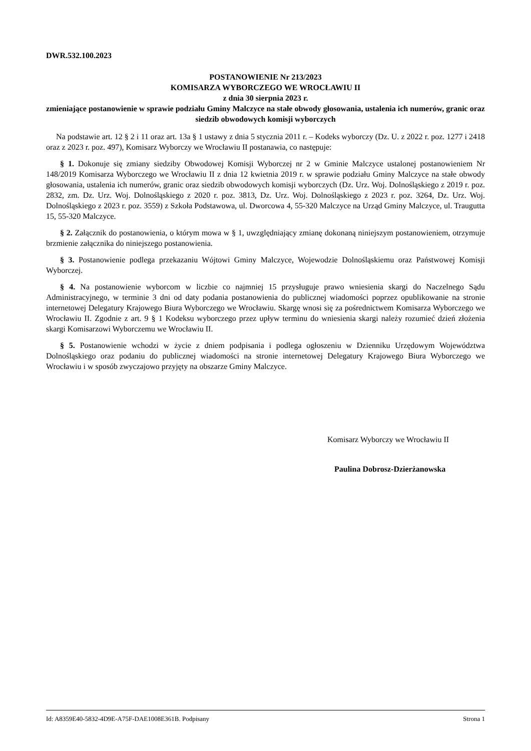DWR.532.100.2023
POSTANOWIENIE Nr 213/2023
KOMISARZA WYBORCZEGO WE WROCŁAWIU II
z dnia 30 sierpnia 2023 r.
zmieniające postanowienie w sprawie podziału Gminy Malczyce na stałe obwody głosowania, ustalenia ich numerów, granic oraz siedzib obwodowych komisji wyborczych
Na podstawie art. 12 § 2 i 11 oraz art. 13a § 1 ustawy z dnia 5 stycznia 2011 r. – Kodeks wyborczy (Dz. U. z 2022 r. poz. 1277 i 2418 oraz z 2023 r. poz. 497), Komisarz Wyborczy we Wrocławiu II postanawia, co następuje:
§ 1. Dokonuje się zmiany siedziby Obwodowej Komisji Wyborczej nr 2 w Gminie Malczyce ustalonej postanowieniem Nr 148/2019 Komisarza Wyborczego we Wrocławiu II z dnia 12 kwietnia 2019 r. w sprawie podziału Gminy Malczyce na stałe obwody głosowania, ustalenia ich numerów, granic oraz siedzib obwodowych komisji wyborczych (Dz. Urz. Woj. Dolnośląskiego z 2019 r. poz. 2832, zm. Dz. Urz. Woj. Dolnośląskiego z 2020 r. poz. 3813, Dz. Urz. Woj. Dolnośląskiego z 2023 r. poz. 3264, Dz. Urz. Woj. Dolnośląskiego z 2023 r. poz. 3559) z Szkoła Podstawowa, ul. Dworcowa 4, 55-320 Malczyce na Urząd Gminy Malczyce, ul. Traugutta 15, 55-320 Malczyce.
§ 2. Załącznik do postanowienia, o którym mowa w § 1, uwzględniający zmianę dokonaną niniejszym postanowieniem, otrzymuje brzmienie załącznika do niniejszego postanowienia.
§ 3. Postanowienie podlega przekazaniu Wójtowi Gminy Malczyce, Wojewodzie Dolnośląskiemu oraz Państwowej Komisji Wyborczej.
§ 4. Na postanowienie wyborcom w liczbie co najmniej 15 przysługuje prawo wniesienia skargi do Naczelnego Sądu Administracyjnego, w terminie 3 dni od daty podania postanowienia do publicznej wiadomości poprzez opublikowanie na stronie internetowej Delegatury Krajowego Biura Wyborczego we Wrocławiu. Skargę wnosi się za pośrednictwem Komisarza Wyborczego we Wrocławiu II. Zgodnie z art. 9 § 1 Kodeksu wyborczego przez upływ terminu do wniesienia skargi należy rozumieć dzień złożenia skargi Komisarzowi Wyborczemu we Wrocławiu II.
§ 5. Postanowienie wchodzi w życie z dniem podpisania i podlega ogłoszeniu w Dzienniku Urzędowym Województwa Dolnośląskiego oraz podaniu do publicznej wiadomości na stronie internetowej Delegatury Krajowego Biura Wyborczego we Wrocławiu i w sposób zwyczajowo przyjęty na obszarze Gminy Malczyce.
Komisarz Wyborczy we Wrocławiu II
Paulina Dobrosz-Dzierżanowska
Id: A8359E40-5832-4D9E-A75F-DAE1008E361B. Podpisany Strona 1